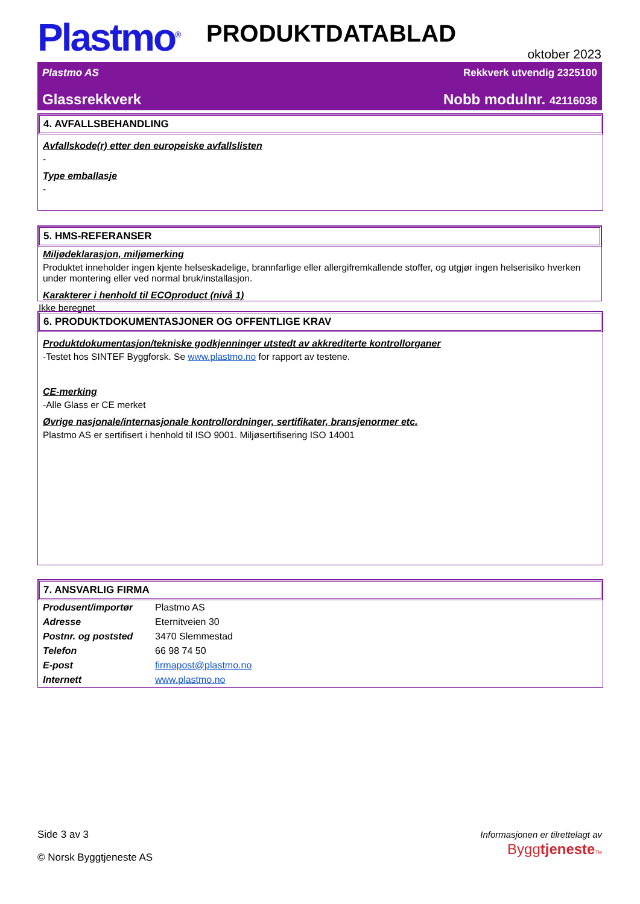Plastmo<sup>®</sup>
PRODUKTDATABLAD
oktober 2023
Plastmo AS Rekkverk utvendig 2325100
Glassrekkverk Nobb modulnr. 42116038
4. AVFALLSBEHANDLING
Avfallskode(r) etter den europeiske avfallslisten
-
Type emballasje
-
5. HMS-REFERANSER
Miljødeklarasjon, miljømerking
Produktet inneholder ingen kjente helseskadelige, brannfarlige eller allergifremkallende stoffer, og utgjør ingen helserisiko hverken under montering eller ved normal bruk/installasjon.
Karakterer i henhold til ECOproduct (nivå 1)
Ikke beregnet
6. PRODUKTDOKUMENTASJONER OG OFFENTLIGE KRAV
Produktdokumentasjon/tekniske godkjenninger utstedt av akkrediterte kontrollorganer
-Testet hos SINTEF Byggforsk. Se www.plastmo.no for rapport av testene.
CE-merking
-Alle Glass er CE merket
Øvrige nasjonale/internasjonale kontrollordninger, sertifikater, bransjenormer etc.
Plastmo AS er sertifisert i henhold til ISO 9001. Miljøsertifisering ISO 14001
7. ANSVARLIG FIRMA
| Produsent/importør | Plastmo AS |
| Adresse | Eternitveien 30 |
| Postnr. og poststed | 3470 Slemmestad |
| Telefon | 66 98 74 50 |
| E-post | firmapost@plastmo.no |
| Internett | www.plastmo.no |
Side 3 av 3
© Norsk Byggtjeneste AS
Informasjonen er tilrettelagt av
Byggtjeneste TM